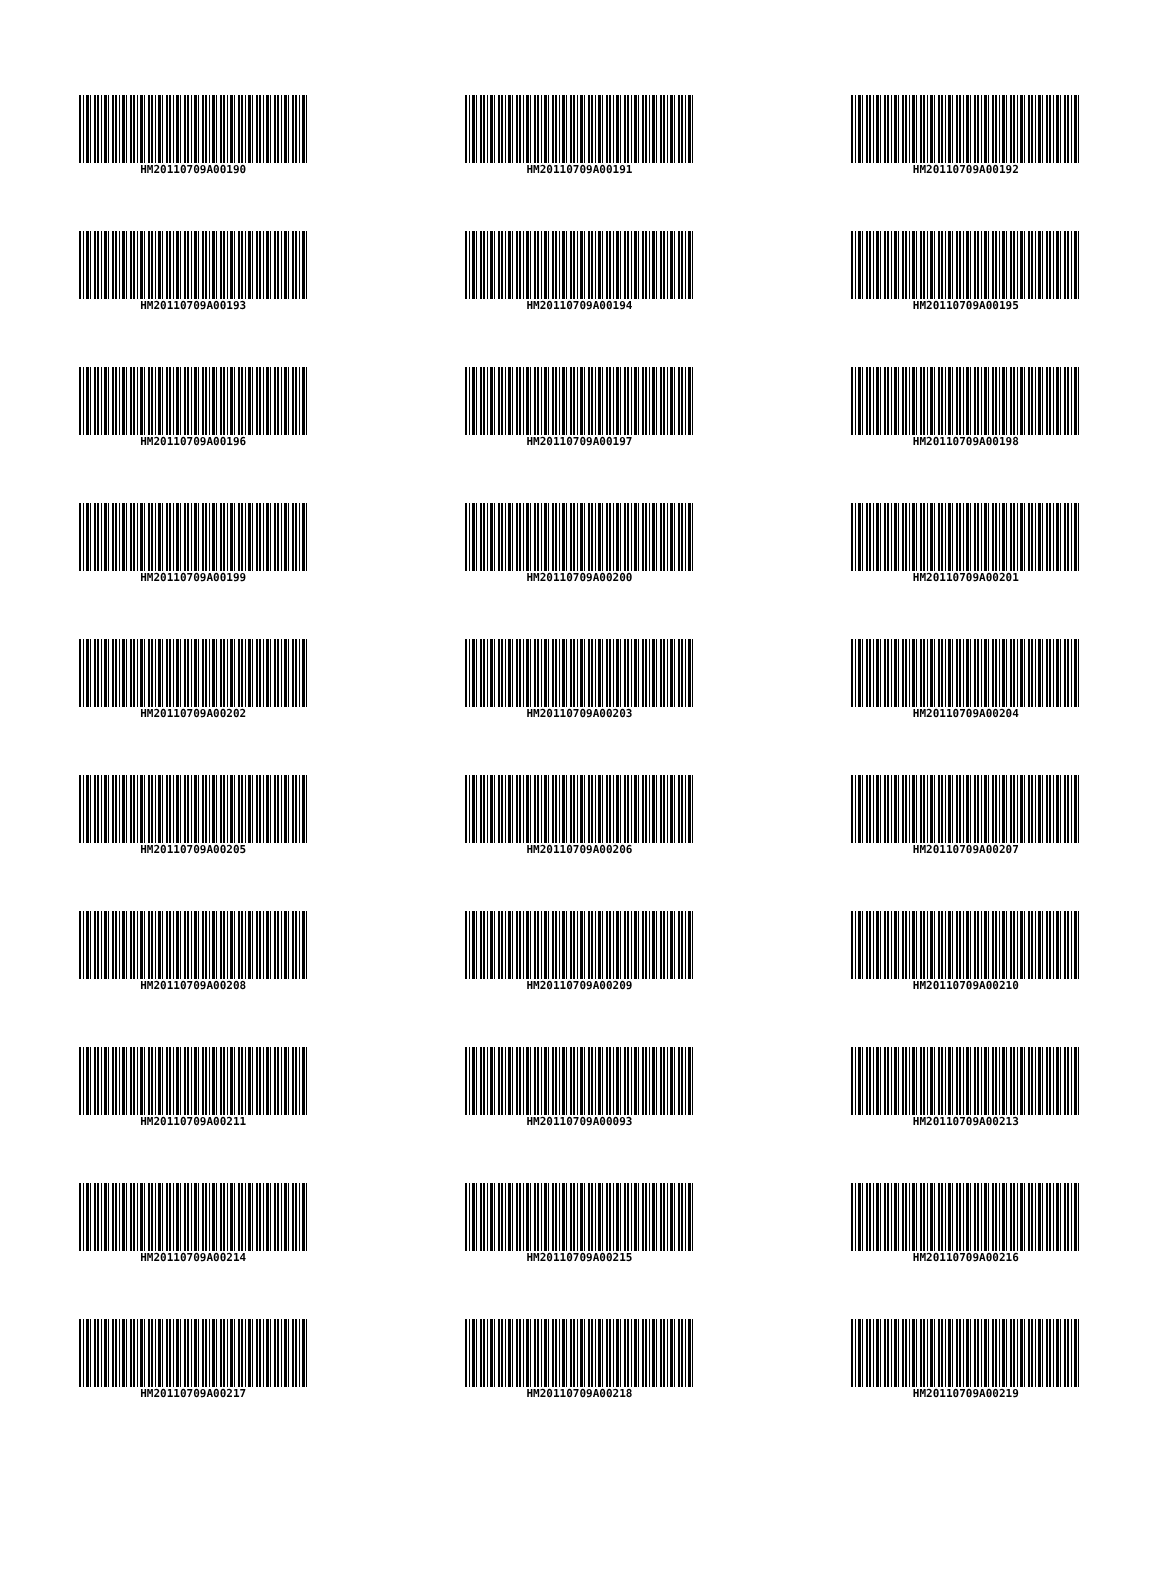| HM20110709A00190 | HM20110709A00191 | HM20110709A00192 |
| HM20110709A00193 | HM20110709A00194 | HM20110709A00195 |
| HM20110709A00196 | HM20110709A00197 | HM20110709A00198 |
| HM20110709A00199 | HM20110709A00200 | HM20110709A00201 |
| HM20110709A00202 | HM20110709A00203 | HM20110709A00204 |
| HM20110709A00205 | HM20110709A00206 | HM20110709A00207 |
| HM20110709A00208 | HM20110709A00209 | HM20110709A00210 |
| HM20110709A00211 | HM20110709A00093 | HM20110709A00213 |
| HM20110709A00214 | HM20110709A00215 | HM20110709A00216 |
| HM20110709A00217 | HM20110709A00218 | HM20110709A00219 |